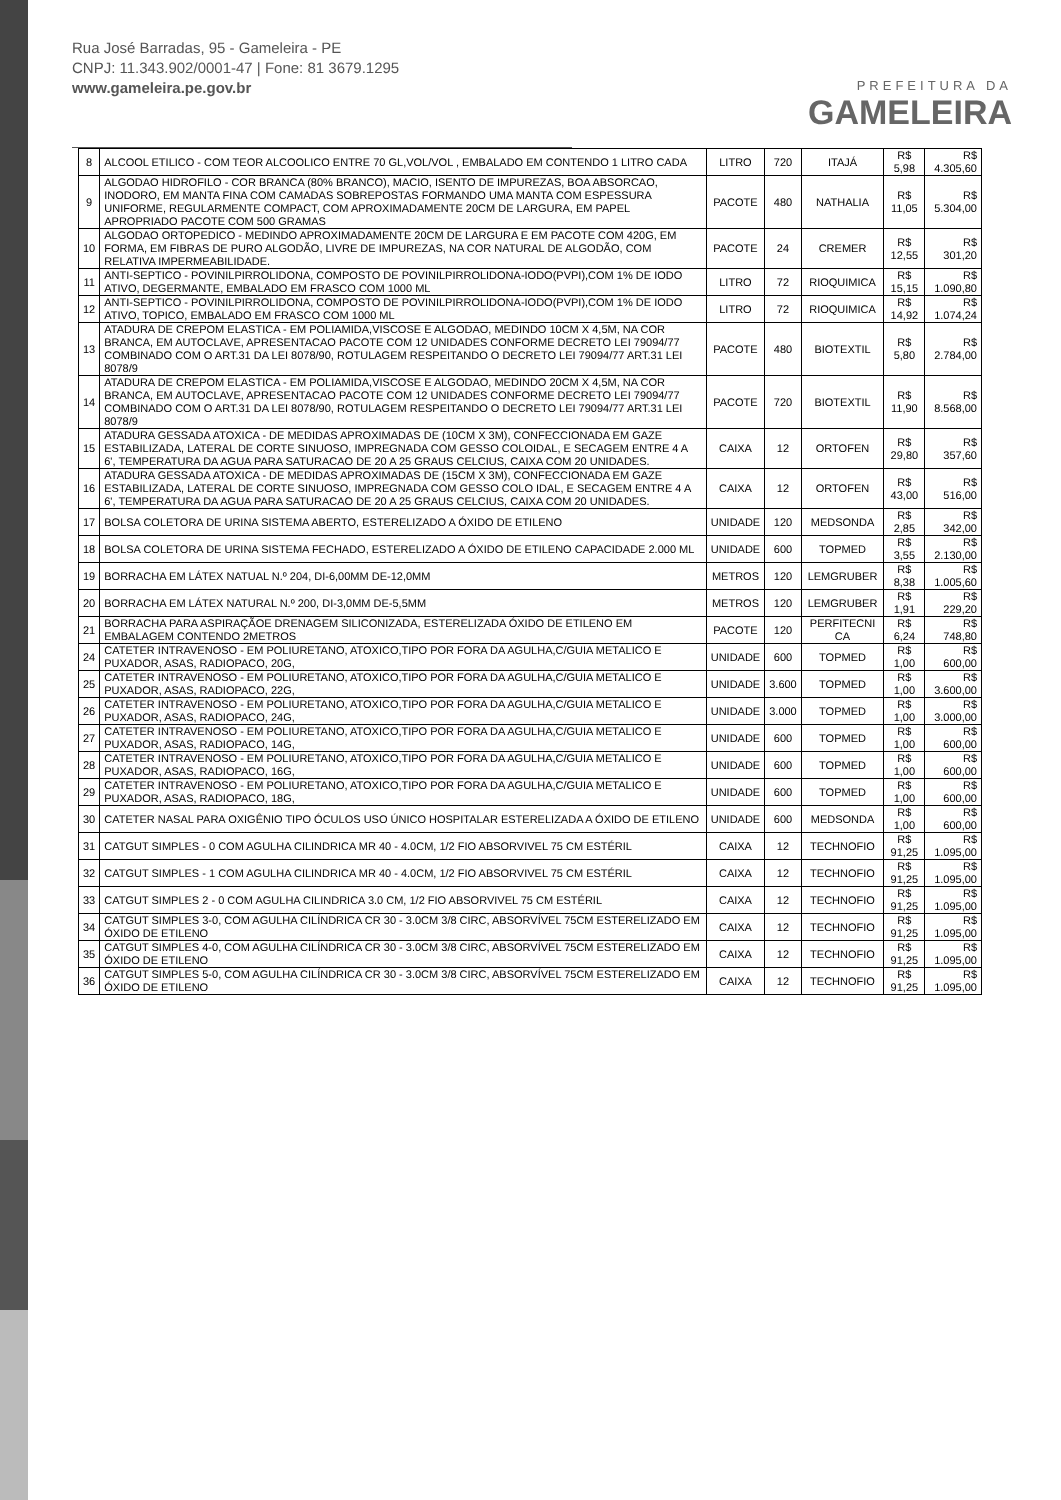Rua José Barradas, 95 - Gameleira - PE
CNPJ: 11.343.902/0001-47 | Fone: 81 3679.1295
www.gameleira.pe.gov.br
PREFEITURA DA
GAMELEIRA
| 8 | ALCOOL ETILICO - COM TEOR ALCOOLICO ENTRE 70 GL,VOL/VOL , EMBALADO EM CONTENDO 1 LITRO CADA | LITRO | 720 | ITAJÁ | R$ 5,98 | R$ 4.305,60 |
| 9 | ALGODAO HIDROFILO - COR BRANCA (80% BRANCO), MACIO, ISENTO DE IMPUREZAS, BOA ABSORCAO, INODORO, EM MANTA FINA COM CAMADAS SOBREPOSTAS FORMANDO UMA MANTA COM ESPESSURA UNIFORME, REGULARMENTE COMPACT, COM APROXIMADAMENTE 20CM DE LARGURA, EM PAPEL APROPRIADO PACOTE COM 500 GRAMAS | PACOTE | 480 | NATHALIA | R$ 11,05 | R$ 5.304,00 |
| 10 | ALGODAO ORTOPEDICO - MEDINDO APROXIMADAMENTE 20CM DE LARGURA E EM PACOTE COM 420G, EM FORMA, EM FIBRAS DE PURO ALGODÃO, LIVRE DE IMPUREZAS, NA COR NATURAL DE ALGODÃO, COM RELATIVA IMPERMEABILIDADE. | PACOTE | 24 | CREMER | R$ 12,55 | R$ 301,20 |
| 11 | ANTI-SEPTICO - POVINILPIRROLIDONA, COMPOSTO DE POVINILPIRROLIDONA-IODO(PVPI),COM 1% DE IODO ATIVO, DEGERMANTE, EMBALADO EM FRASCO COM 1000 ML | LITRO | 72 | RIOQUIMICA | R$ 15,15 | R$ 1.090,80 |
| 12 | ANTI-SEPTICO - POVINILPIRROLIDONA, COMPOSTO DE POVINILPIRROLIDONA-IODO(PVPI),COM 1% DE IODO ATIVO, TOPICO, EMBALADO EM FRASCO COM 1000 ML | LITRO | 72 | RIOQUIMICA | R$ 14,92 | R$ 1.074,24 |
| 13 | ATADURA DE CREPOM ELASTICA - EM POLIAMIDA,VISCOSE E ALGODAO, MEDINDO 10CM X 4,5M, NA COR BRANCA, EM AUTOCLAVE, APRESENTACAO PACOTE COM 12 UNIDADES CONFORME DECRETO LEI 79094/77 COMBINADO COM O ART.31 DA LEI 8078/90, ROTULAGEM RESPEITANDO O DECRETO LEI 79094/77 ART.31 LEI 8078/9 | PACOTE | 480 | BIOTEXTIL | R$ 5,80 | R$ 2.784,00 |
| 14 | ATADURA DE CREPOM ELASTICA - EM POLIAMIDA,VISCOSE E ALGODAO, MEDINDO 20CM X 4,5M, NA COR BRANCA, EM AUTOCLAVE, APRESENTACAO PACOTE COM 12 UNIDADES CONFORME DECRETO LEI 79094/77 COMBINADO COM O ART.31 DA LEI 8078/90, ROTULAGEM RESPEITANDO O DECRETO LEI 79094/77 ART.31 LEI 8078/9 | PACOTE | 720 | BIOTEXTIL | R$ 11,90 | R$ 8.568,00 |
| 15 | ATADURA GESSADA ATOXICA - DE MEDIDAS APROXIMADAS DE (10CM X 3M), CONFECCIONADA EM GAZE ESTABILIZADA, LATERAL DE CORTE SINUOSO, IMPREGNADA COM GESSO COLOIDAL, E SECAGEM ENTRE 4 A 6', TEMPERATURA DA AGUA PARA SATURACAO DE 20 A 25 GRAUS CELCIUS, CAIXA COM 20 UNIDADES. | CAIXA | 12 | ORTOFEN | R$ 29,80 | R$ 357,60 |
| 16 | ATADURA GESSADA ATOXICA - DE MEDIDAS APROXIMADAS DE (15CM X 3M), CONFECCIONADA EM GAZE ESTABILIZADA, LATERAL DE CORTE SINUOSO, IMPREGNADA COM GESSO COLO IDAL, E SECAGEM ENTRE 4 A 6', TEMPERATURA DA AGUA PARA SATURACAO DE 20 A 25 GRAUS CELCIUS, CAIXA COM 20 UNIDADES. | CAIXA | 12 | ORTOFEN | R$ 43,00 | R$ 516,00 |
| 17 | BOLSA COLETORA DE URINA SISTEMA ABERTO, ESTERELIZADO A ÓXIDO DE ETILENO | UNIDADE | 120 | MEDSONDA | R$ 2,85 | R$ 342,00 |
| 18 | BOLSA COLETORA DE URINA SISTEMA FECHADO, ESTERELIZADO A ÓXIDO DE ETILENO CAPACIDADE 2.000 ML | UNIDADE | 600 | TOPMED | R$ 3,55 | R$ 2.130,00 |
| 19 | BORRACHA EM LÁTEX NATUAL N.º 204, DI-6,00MM DE-12,0MM | METROS | 120 | LEMGRUBER | R$ 8,38 | R$ 1.005,60 |
| 20 | BORRACHA EM LÁTEX NATURAL N.º 200, DI-3,0MM DE-5,5MM | METROS | 120 | LEMGRUBER | R$ 1,91 | R$ 229,20 |
| 21 | BORRACHA PARA ASPIRAÇÃOE DRENAGEM SILICONIZADA, ESTERELIZADA ÓXIDO DE ETILENO EM EMBALAGEM CONTENDO 2METROS | PACOTE | 120 | PERFITECNI CA | R$ 6,24 | R$ 748,80 |
| 24 | CATETER INTRAVENOSO - EM POLIURETANO, ATOXICO,TIPO POR FORA DA AGULHA,C/GUIA METALICO E PUXADOR, ASAS, RADIOPACO, 20G, | UNIDADE | 600 | TOPMED | R$ 1,00 | R$ 600,00 |
| 25 | CATETER INTRAVENOSO - EM POLIURETANO, ATOXICO,TIPO POR FORA DA AGULHA,C/GUIA METALICO E PUXADOR, ASAS, RADIOPACO, 22G, | UNIDADE | 3.600 | TOPMED | R$ 1,00 | R$ 3.600,00 |
| 26 | CATETER INTRAVENOSO - EM POLIURETANO, ATOXICO,TIPO POR FORA DA AGULHA,C/GUIA METALICO E PUXADOR, ASAS, RADIOPACO, 24G, | UNIDADE | 3.000 | TOPMED | R$ 1,00 | R$ 3.000,00 |
| 27 | CATETER INTRAVENOSO - EM POLIURETANO, ATOXICO,TIPO POR FORA DA AGULHA,C/GUIA METALICO E PUXADOR, ASAS, RADIOPACO, 14G, | UNIDADE | 600 | TOPMED | R$ 1,00 | R$ 600,00 |
| 28 | CATETER INTRAVENOSO - EM POLIURETANO, ATOXICO,TIPO POR FORA DA AGULHA,C/GUIA METALICO E PUXADOR, ASAS, RADIOPACO, 16G, | UNIDADE | 600 | TOPMED | R$ 1,00 | R$ 600,00 |
| 29 | CATETER INTRAVENOSO - EM POLIURETANO, ATOXICO,TIPO POR FORA DA AGULHA,C/GUIA METALICO E PUXADOR, ASAS, RADIOPACO, 18G, | UNIDADE | 600 | TOPMED | R$ 1,00 | R$ 600,00 |
| 30 | CATETER NASAL PARA OXIGÊNIO TIPO ÓCULOS USO ÚNICO HOSPITALAR ESTERELIZADA A ÓXIDO DE ETILENO | UNIDADE | 600 | MEDSONDA | R$ 1,00 | R$ 600,00 |
| 31 | CATGUT SIMPLES - 0 COM AGULHA CILINDRICA MR 40 - 4.0CM, 1/2 FIO ABSORVIVEL 75 CM ESTÉRIL | CAIXA | 12 | TECHNOFIO | R$ 91,25 | R$ 1.095,00 |
| 32 | CATGUT SIMPLES - 1 COM AGULHA CILINDRICA MR 40 - 4.0CM, 1/2 FIO ABSORVIVEL 75 CM ESTÉRIL | CAIXA | 12 | TECHNOFIO | R$ 91,25 | R$ 1.095,00 |
| 33 | CATGUT SIMPLES 2 - 0 COM AGULHA CILINDRICA 3.0 CM, 1/2 FIO ABSORVIVEL 75 CM ESTÉRIL | CAIXA | 12 | TECHNOFIO | R$ 91,25 | R$ 1.095,00 |
| 34 | CATGUT SIMPLES 3-0, COM AGULHA CILÍNDRICA CR 30 - 3.0CM 3/8 CIRC, ABSORVÍVEL 75CM ESTERELIZADO EM ÓXIDO DE ETILENO | CAIXA | 12 | TECHNOFIO | R$ 91,25 | R$ 1.095,00 |
| 35 | CATGUT SIMPLES 4-0, COM AGULHA CILÍNDRICA CR 30 - 3.0CM 3/8 CIRC, ABSORVÍVEL 75CM ESTERELIZADO EM ÓXIDO DE ETILENO | CAIXA | 12 | TECHNOFIO | R$ 91,25 | R$ 1.095,00 |
| 36 | CATGUT SIMPLES 5-0, COM AGULHA CILÍNDRICA CR 30 - 3.0CM 3/8 CIRC, ABSORVÍVEL 75CM ESTERELIZADO EM ÓXIDO DE ETILENO | CAIXA | 12 | TECHNOFIO | R$ 91,25 | R$ 1.095,00 |